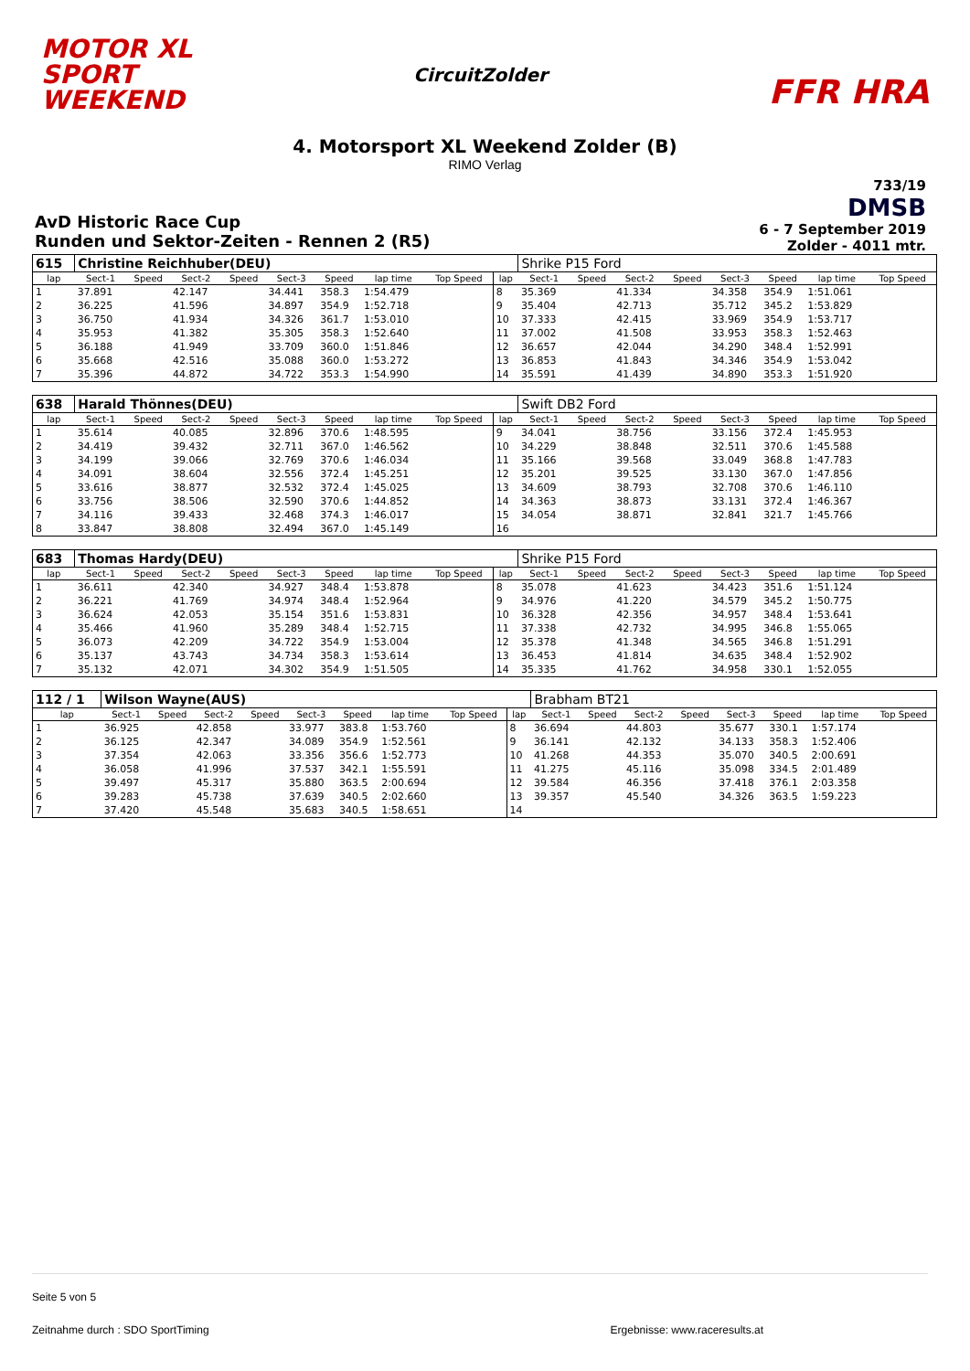MOTOR XL
SPORT
WEEKEND
CircuitZolder
FFR HRA
4. Motorsport XL Weekend Zolder (B)
RIMO Verlag
AvD Historic Race Cup
Runden und Sektor-Zeiten - Rennen 2 (R5)
733/19
DMSB
6 - 7 September 2019
Zolder - 4011 mtr.
| 615 | Christine Reichhuber(DEU) | | | | | | | | | Shrike P15 Ford | | | | | | | |
| lap | Sect-1 | Speed | Sect-2 | Speed | Sect-3 | Speed | lap time | Top Speed | lap | Sect-1 | Speed | Sect-2 | Speed | Sect-3 | Speed | lap time | Top Speed |
| 1 | 37.891 | | 42.147 | | 34.441 | 358.3 | 1:54.479 | | 8 | 35.369 | | 41.334 | | 34.358 | 354.9 | 1:51.061 | |
| 2 | 36.225 | | 41.596 | | 34.897 | 354.9 | 1:52.718 | | 9 | 35.404 | | 42.713 | | 35.712 | 345.2 | 1:53.829 | |
| 3 | 36.750 | | 41.934 | | 34.326 | 361.7 | 1:53.010 | | 10 | 37.333 | | 42.415 | | 33.969 | 354.9 | 1:53.717 | |
| 4 | 35.953 | | 41.382 | | 35.305 | 358.3 | 1:52.640 | | 11 | 37.002 | | 41.508 | | 33.953 | 358.3 | 1:52.463 | |
| 5 | 36.188 | | 41.949 | | 33.709 | 360.0 | 1:51.846 | | 12 | 36.657 | | 42.044 | | 34.290 | 348.4 | 1:52.991 | |
| 6 | 35.668 | | 42.516 | | 35.088 | 360.0 | 1:53.272 | | 13 | 36.853 | | 41.843 | | 34.346 | 354.9 | 1:53.042 | |
| 7 | 35.396 | | 44.872 | | 34.722 | 353.3 | 1:54.990 | | 14 | 35.591 | | 41.439 | | 34.890 | 353.3 | 1:51.920 | |
| 638 | Harald Thönnes(DEU) | | | | | | | | | Swift DB2 Ford | | | | | | | |
| lap | Sect-1 | Speed | Sect-2 | Speed | Sect-3 | Speed | lap time | Top Speed | lap | Sect-1 | Speed | Sect-2 | Speed | Sect-3 | Speed | lap time | Top Speed |
| 1 | 35.614 | | 40.085 | | 32.896 | 370.6 | 1:48.595 | | 9 | 34.041 | | 38.756 | | 33.156 | 372.4 | 1:45.953 | |
| 2 | 34.419 | | 39.432 | | 32.711 | 367.0 | 1:46.562 | | 10 | 34.229 | | 38.848 | | 32.511 | 370.6 | 1:45.588 | |
| 3 | 34.199 | | 39.066 | | 32.769 | 370.6 | 1:46.034 | | 11 | 35.166 | | 39.568 | | 33.049 | 368.8 | 1:47.783 | |
| 4 | 34.091 | | 38.604 | | 32.556 | 372.4 | 1:45.251 | | 12 | 35.201 | | 39.525 | | 33.130 | 367.0 | 1:47.856 | |
| 5 | 33.616 | | 38.877 | | 32.532 | 372.4 | 1:45.025 | | 13 | 34.609 | | 38.793 | | 32.708 | 370.6 | 1:46.110 | |
| 6 | 33.756 | | 38.506 | | 32.590 | 370.6 | 1:44.852 | | 14 | 34.363 | | 38.873 | | 33.131 | 372.4 | 1:46.367 | |
| 7 | 34.116 | | 39.433 | | 32.468 | 374.3 | 1:46.017 | | 15 | 34.054 | | 38.871 | | 32.841 | 321.7 | 1:45.766 | |
| 8 | 33.847 | | 38.808 | | 32.494 | 367.0 | 1:45.149 | | 16 | | | | | | | | |
| 683 | Thomas Hardy(DEU) | | | | | | | | | Shrike P15 Ford | | | | | | | |
| lap | Sect-1 | Speed | Sect-2 | Speed | Sect-3 | Speed | lap time | Top Speed | lap | Sect-1 | Speed | Sect-2 | Speed | Sect-3 | Speed | lap time | Top Speed |
| 1 | 36.611 | | 42.340 | | 34.927 | 348.4 | 1:53.878 | | 8 | 35.078 | | 41.623 | | 34.423 | 351.6 | 1:51.124 | |
| 2 | 36.221 | | 41.769 | | 34.974 | 348.4 | 1:52.964 | | 9 | 34.976 | | 41.220 | | 34.579 | 345.2 | 1:50.775 | |
| 3 | 36.624 | | 42.053 | | 35.154 | 351.6 | 1:53.831 | | 10 | 36.328 | | 42.356 | | 34.957 | 348.4 | 1:53.641 | |
| 4 | 35.466 | | 41.960 | | 35.289 | 348.4 | 1:52.715 | | 11 | 37.338 | | 42.732 | | 34.995 | 346.8 | 1:55.065 | |
| 5 | 36.073 | | 42.209 | | 34.722 | 354.9 | 1:53.004 | | 12 | 35.378 | | 41.348 | | 34.565 | 346.8 | 1:51.291 | |
| 6 | 35.137 | | 43.743 | | 34.734 | 358.3 | 1:53.614 | | 13 | 36.453 | | 41.814 | | 34.635 | 348.4 | 1:52.902 | |
| 7 | 35.132 | | 42.071 | | 34.302 | 354.9 | 1:51.505 | | 14 | 35.335 | | 41.762 | | 34.958 | 330.1 | 1:52.055 | |
| 112 / 1 | Wilson Wayne(AUS) | | | | | | | | | Brabham BT21 | | | | | | | |
| lap | Sect-1 | Speed | Sect-2 | Speed | Sect-3 | Speed | lap time | Top Speed | lap | Sect-1 | Speed | Sect-2 | Speed | Sect-3 | Speed | lap time | Top Speed |
| 1 | 36.925 | | 42.858 | | 33.977 | 383.8 | 1:53.760 | | 8 | 36.694 | | 44.803 | | 35.677 | 330.1 | 1:57.174 | |
| 2 | 36.125 | | 42.347 | | 34.089 | 354.9 | 1:52.561 | | 9 | 36.141 | | 42.132 | | 34.133 | 358.3 | 1:52.406 | |
| 3 | 37.354 | | 42.063 | | 33.356 | 356.6 | 1:52.773 | | 10 | 41.268 | | 44.353 | | 35.070 | 340.5 | 2:00.691 | |
| 4 | 36.058 | | 41.996 | | 37.537 | 342.1 | 1:55.591 | | 11 | 41.275 | | 45.116 | | 35.098 | 334.5 | 2:01.489 | |
| 5 | 39.497 | | 45.317 | | 35.880 | 363.5 | 2:00.694 | | 12 | 39.584 | | 46.356 | | 37.418 | 376.1 | 2:03.358 | |
| 6 | 39.283 | | 45.738 | | 37.639 | 340.5 | 2:02.660 | | 13 | 39.357 | | 45.540 | | 34.326 | 363.5 | 1:59.223 | |
| 7 | 37.420 | | 45.548 | | 35.683 | 340.5 | 1:58.651 | | 14 | | | | | | | | |
Seite 5 von 5
Zeitnahme durch : SDO SportTiming Ergebnisse: www.raceresults.at